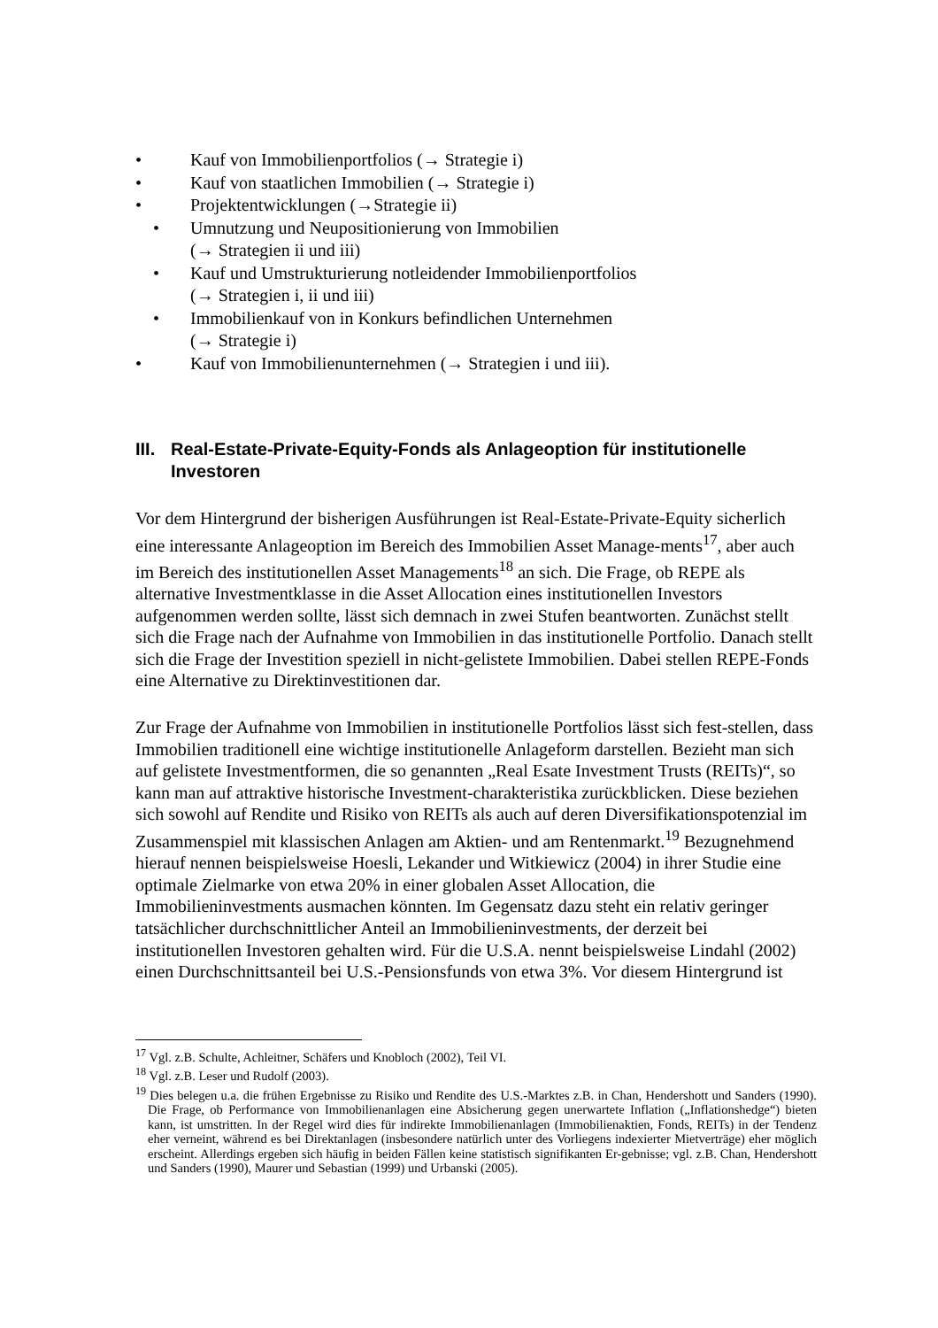• Kauf von Immobilienportfolios (→ Strategie i)
• Kauf von staatlichen Immobilien (→ Strategie i)
• Projektentwicklungen (→Strategie ii)
• Umnutzung und Neupositionierung von Immobilien
(→ Strategien ii und iii)
• Kauf und Umstrukturierung notleidender Immobilienportfolios
(→ Strategien i, ii und iii)
• Immobilienkauf von in Konkurs befindlichen Unternehmen
(→ Strategie i)
• Kauf von Immobilienunternehmen (→ Strategien i und iii).
III. Real-Estate-Private-Equity-Fonds als Anlageoption für institutionelle Investoren
Vor dem Hintergrund der bisherigen Ausführungen ist Real-Estate-Private-Equity sicherlich eine interessante Anlageoption im Bereich des Immobilien Asset Manage-ments<sup>17</sup>, aber auch im Bereich des institutionellen Asset Managements<sup>18</sup> an sich. Die Frage, ob REPE als alternative Investmentklasse in die Asset Allocation eines institutionellen Investors aufgenommen werden sollte, lässt sich demnach in zwei Stufen beantworten. Zunächst stellt sich die Frage nach der Aufnahme von Immobilien in das institutionelle Portfolio. Danach stellt sich die Frage der Investition speziell in nicht-gelistete Immobilien. Dabei stellen REPE-Fonds eine Alternative zu Direktinvestitionen dar.
Zur Frage der Aufnahme von Immobilien in institutionelle Portfolios lässt sich fest-stellen, dass Immobilien traditionell eine wichtige institutionelle Anlageform darstellen. Bezieht man sich auf gelistete Investmentformen, die so genannten „Real Esate Investment Trusts (REITs)“, so kann man auf attraktive historische Investment-charakteristika zurückblicken. Diese beziehen sich sowohl auf Rendite und Risiko von REITs als auch auf deren Diversifikationspotenzial im Zusammenspiel mit klassischen Anlagen am Aktien- und am Rentenmarkt.<sup>19</sup> Bezugnehmend hierauf nennen beispielsweise Hoesli, Lekander und Witkiewicz (2004) in ihrer Studie eine optimale Zielmarke von etwa 20% in einer globalen Asset Allocation, die Immobilieninvestments ausmachen könnten. Im Gegensatz dazu steht ein relativ geringer tatsächlicher durchschnittlicher Anteil an Immobilieninvestments, der derzeit bei institutionellen Investoren gehalten wird. Für die U.S.A. nennt beispielsweise Lindahl (2002) einen Durchschnittsanteil bei U.S.-Pensionsfunds von etwa 3%. Vor diesem Hintergrund ist
<sup>17</sup> Vgl. z.B. Schulte, Achleitner, Schäfers und Knobloch (2002), Teil VI.
<sup>18</sup> Vgl. z.B. Leser und Rudolf (2003).
<sup>19</sup> Dies belegen u.a. die frühen Ergebnisse zu Risiko und Rendite des U.S.-Marktes z.B. in Chan, Hendershott und Sanders (1990). Die Frage, ob Performance von Immobilienanlagen eine Absicherung gegen unerwartete Inflation („Inflationshedge“) bieten kann, ist umstritten. In der Regel wird dies für indirekte Immobilienanlagen (Immobilienaktien, Fonds, REITs) in der Tendenz eher verneint, während es bei Direktanlagen (insbesondere natürlich unter des Vorliegens indexierter Mietverträge) eher möglich erscheint. Allerdings ergeben sich häufig in beiden Fällen keine statistisch signifikanten Er-gebnisse; vgl. z.B. Chan, Hendershott und Sanders (1990), Maurer und Sebastian (1999) und Urbanski (2005).